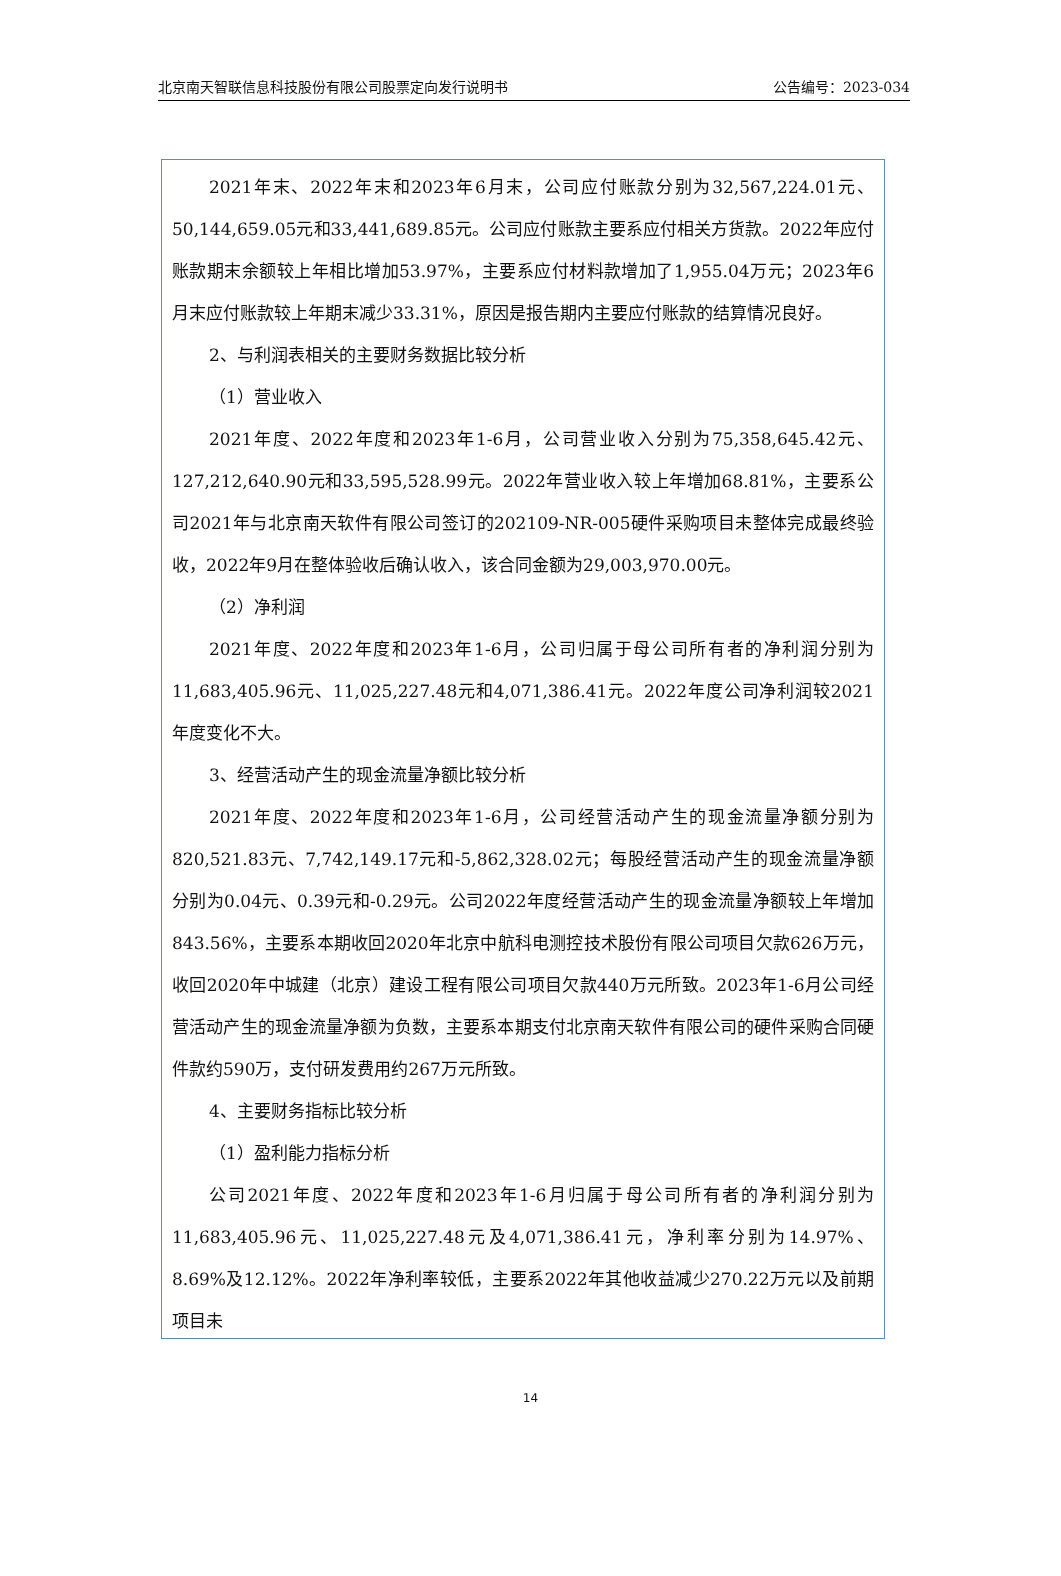北京南天智联信息科技股份有限公司股票定向发行说明书 公告编号：2023-034
2021年末、2022年末和2023年6月末，公司应付账款分别为32,567,224.01元、50,144,659.05元和33,441,689.85元。公司应付账款主要系应付相关方货款。2022年应付账款期末余额较上年相比增加53.97%，主要系应付材料款增加了1,955.04万元；2023年6月末应付账款较上年期末减少33.31%，原因是报告期内主要应付账款的结算情况良好。
2、与利润表相关的主要财务数据比较分析
（1）营业收入
2021年度、2022年度和2023年1-6月，公司营业收入分别为75,358,645.42元、127,212,640.90元和33,595,528.99元。2022年营业收入较上年增加68.81%，主要系公司2021年与北京南天软件有限公司签订的202109-NR-005硬件采购项目未整体完成最终验收，2022年9月在整体验收后确认收入，该合同金额为29,003,970.00元。
（2）净利润
2021年度、2022年度和2023年1-6月，公司归属于母公司所有者的净利润分别为11,683,405.96元、11,025,227.48元和4,071,386.41元。2022年度公司净利润较2021年度变化不大。
3、经营活动产生的现金流量净额比较分析
2021年度、2022年度和2023年1-6月，公司经营活动产生的现金流量净额分别为820,521.83元、7,742,149.17元和-5,862,328.02元；每股经营活动产生的现金流量净额分别为0.04元、0.39元和-0.29元。公司2022年度经营活动产生的现金流量净额较上年增加843.56%，主要系本期收回2020年北京中航科电测控技术股份有限公司项目欠款626万元，收回2020年中城建（北京）建设工程有限公司项目欠款440万元所致。2023年1-6月公司经营活动产生的现金流量净额为负数，主要系本期支付北京南天软件有限公司的硬件采购合同硬件款约590万，支付研发费用约267万元所致。
4、主要财务指标比较分析
（1）盈利能力指标分析
公司2021年度、2022年度和2023年1-6月归属于母公司所有者的净利润分别为11,683,405.96元、11,025,227.48元及4,071,386.41元，净利率分别为14.97%、8.69%及12.12%。2022年净利率较低，主要系2022年其他收益减少270.22万元以及前期项目未
14